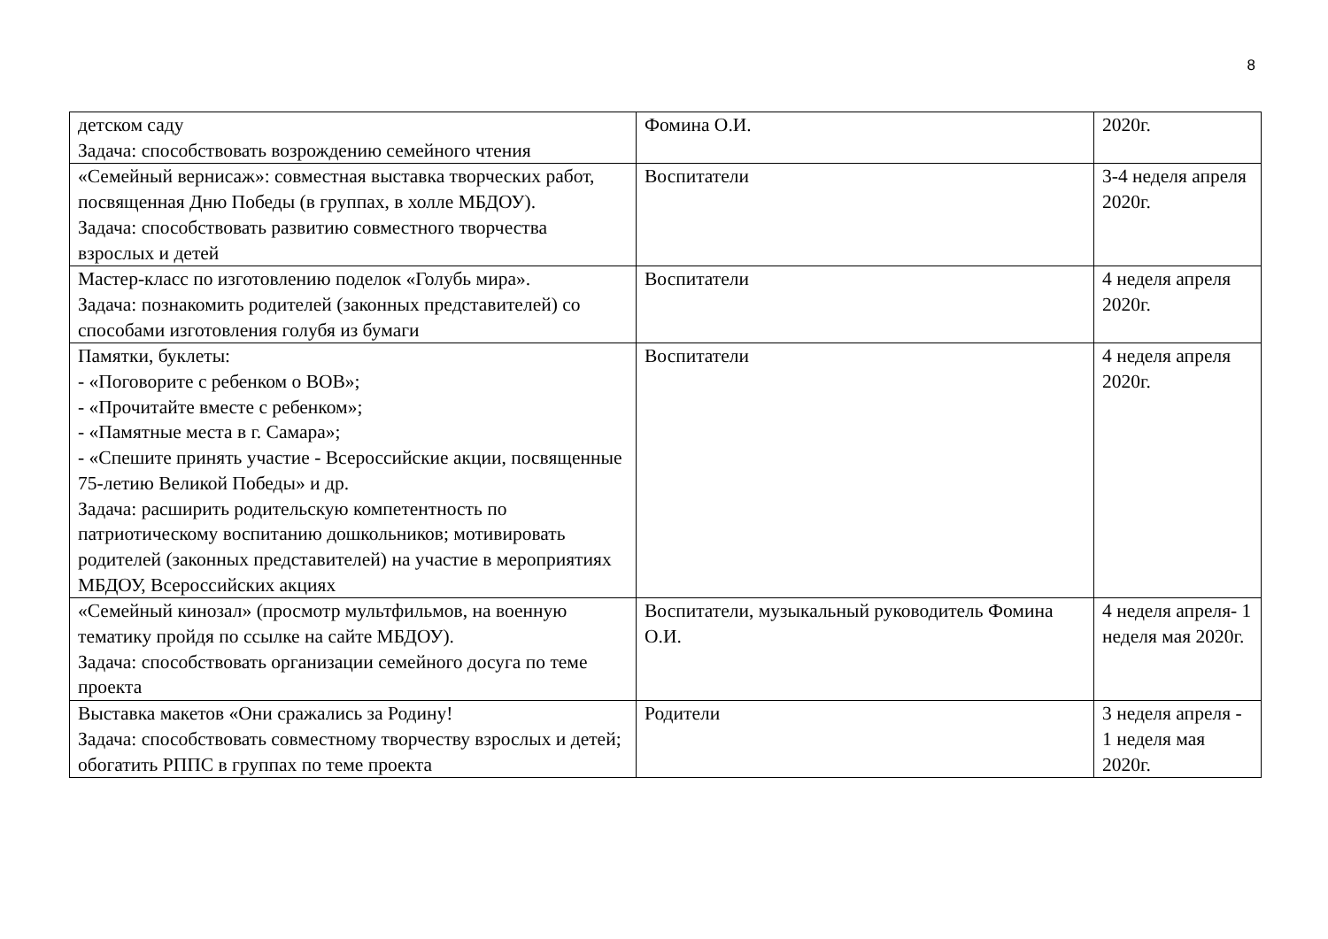8
| детском саду Задача: способствовать возрождению семейного чтения | Фомина О.И. | 2020г. |
| «Семейный вернисаж»: совместная выставка творческих работ, посвященная Дню Победы (в группах, в холле МБДОУ). Задача: способствовать развитию совместного творчества взрослых и детей | Воспитатели | 3-4 неделя апреля 2020г. |
| Мастер-класс по изготовлению поделок «Голубь мира». Задача: познакомить родителей (законных представителей) со способами изготовления голубя из бумаги | Воспитатели | 4 неделя апреля 2020г. |
| Памятки, буклеты: - «Поговорите с ребенком о ВОВ»; - «Прочитайте вместе с ребенком»; - «Памятные места в г. Самара»; - «Спешите принять участие - Всероссийские акции, посвященные 75-летию Великой Победы» и др. Задача: расширить родительскую компетентность по патриотическому воспитанию дошкольников; мотивировать родителей (законных представителей) на участие в мероприятиях МБДОУ, Всероссийских акциях | Воспитатели | 4 неделя апреля 2020г. |
| «Семейный кинозал» (просмотр мультфильмов, на военную тематику пройдя по ссылке на сайте МБДОУ). Задача: способствовать организации семейного досуга по теме проекта | Воспитатели, музыкальный руководитель Фомина О.И. | 4 неделя апреля- 1 неделя мая 2020г. |
| Выставка макетов «Они сражались за Родину! Задача: способствовать совместному творчеству взрослых и детей; обогатить РППС в группах по теме проекта | Родители | 3 неделя апреля - 1 неделя мая 2020г. |